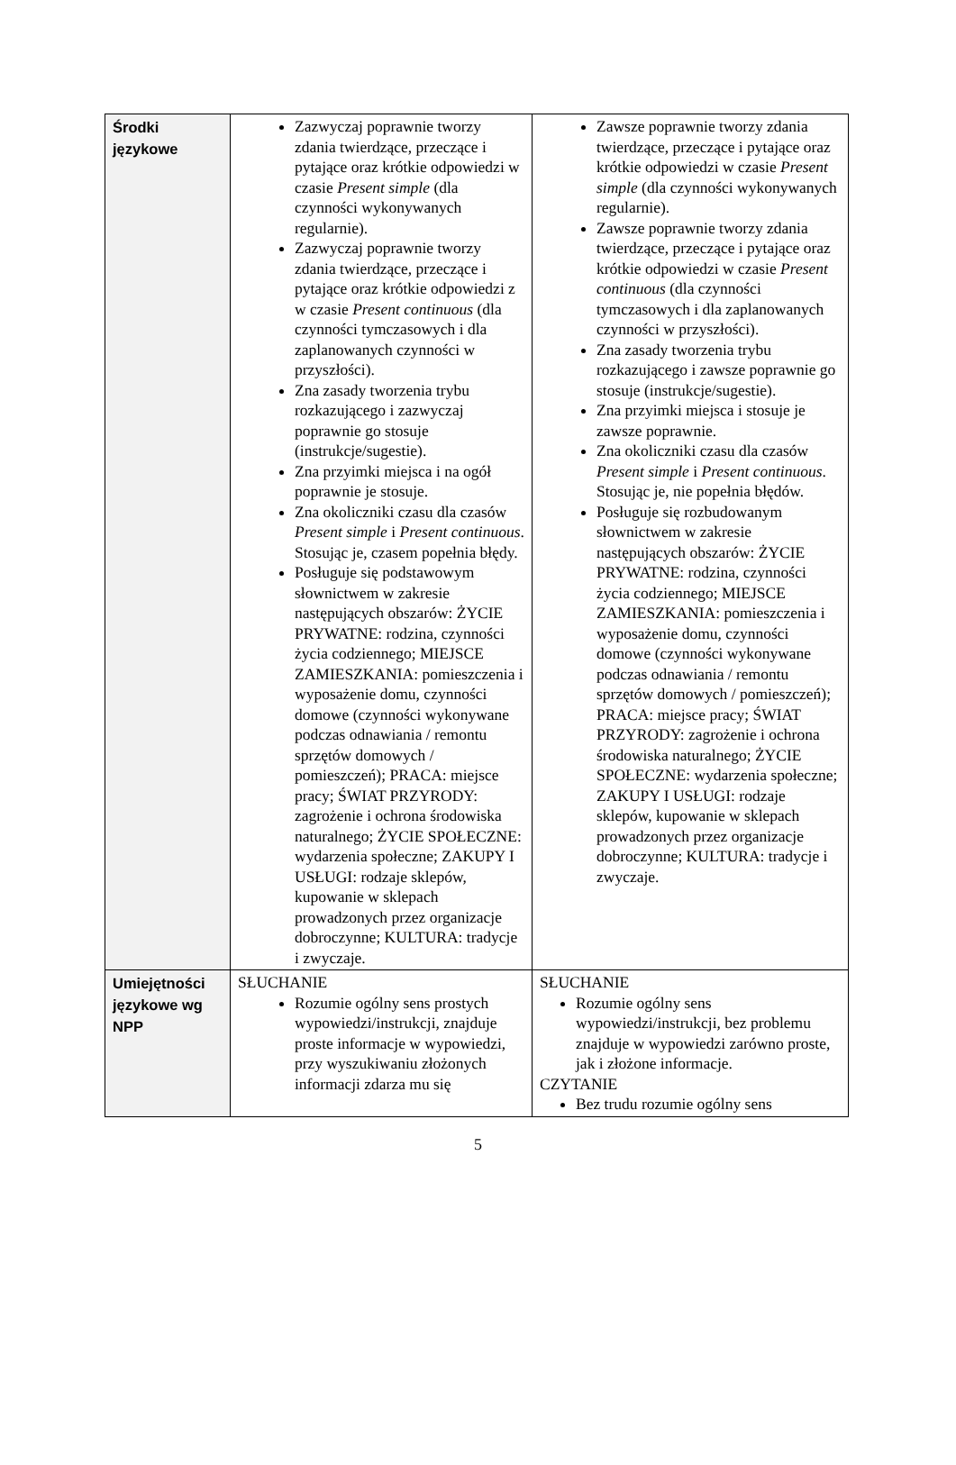| Środki językowe | Zazwyczaj poprawnie tworzy zdania twierdzące, przeczące i pytające oraz krótkie odpowiedzi w czasie Present simple (dla czynności wykonywanych regularnie). Zazwyczaj poprawnie tworzy zdania twierdzące, przeczące i pytające oraz krótkie odpowiedzi z w czasie Present continuous (dla czynności tymczasowych i dla zaplanowanych czynności w przyszłości). Zna zasady tworzenia trybu rozkazującego i zazwyczaj poprawnie go stosuje (instrukcje/sugestie). Zna przyimki miejsca i na ogół poprawnie je stosuje. Zna okoliczniki czasu dla czasów Present simple i Present continuous . Stosując je, czasem popełnia błędy. Posługuje się podstawowym słownictwem w zakresie następujących obszarów: ŻYCIE PRYWATNE: rodzina, czynności życia codziennego; MIEJSCE ZAMIESZKANIA: pomieszczenia i wyposażenie domu, czynności domowe (czynności wykonywane podczas odnawiania / remontu sprzętów domowych / pomieszczeń); PRACA: miejsce pracy; ŚWIAT PRZYRODY: zagrożenie i ochrona środowiska naturalnego; ŻYCIE SPOŁECZNE: wydarzenia społeczne; ZAKUPY I USŁUGI: rodzaje sklepów, kupowanie w sklepach prowadzonych przez organizacje dobroczynne; KULTURA: tradycje i zwyczaje. | Zawsze poprawnie tworzy zdania twierdzące, przeczące i pytające oraz krótkie odpowiedzi w czasie Present simple (dla czynności wykonywanych regularnie). Zawsze poprawnie tworzy zdania twierdzące, przeczące i pytające oraz krótkie odpowiedzi w czasie Present continuous (dla czynności tymczasowych i dla zaplanowanych czynności w przyszłości). Zna zasady tworzenia trybu rozkazującego i zawsze poprawnie go stosuje (instrukcje/sugestie). Zna przyimki miejsca i stosuje je zawsze poprawnie. Zna okoliczniki czasu dla czasów Present simple i Present continuous . Stosując je, nie popełnia błędów. Posługuje się rozbudowanym słownictwem w zakresie następujących obszarów: ŻYCIE PRYWATNE: rodzina, czynności życia codziennego; MIEJSCE ZAMIESZKANIA: pomieszczenia i wyposażenie domu, czynności domowe (czynności wykonywane podczas odnawiania / remontu sprzętów domowych / pomieszczeń); PRACA: miejsce pracy; ŚWIAT PRZYRODY: zagrożenie i ochrona środowiska naturalnego; ŻYCIE SPOŁECZNE: wydarzenia społeczne; ZAKUPY I USŁUGI: rodzaje sklepów, kupowanie w sklepach prowadzonych przez organizacje dobroczynne; KULTURA: tradycje i zwyczaje. |
| Umiejętności językowe wg NPP | SŁUCHANIE Rozumie ogólny sens prostych wypowiedzi/instrukcji, znajduje proste informacje w wypowiedzi, przy wyszukiwaniu złożonych informacji zdarza mu się | SŁUCHANIE Rozumie ogólny sens wypowiedzi/instrukcji, bez problemu znajduje w wypowiedzi zarówno proste, jak i złożone informacje. CZYTANIE Bez trudu rozumie ogólny sens |
5